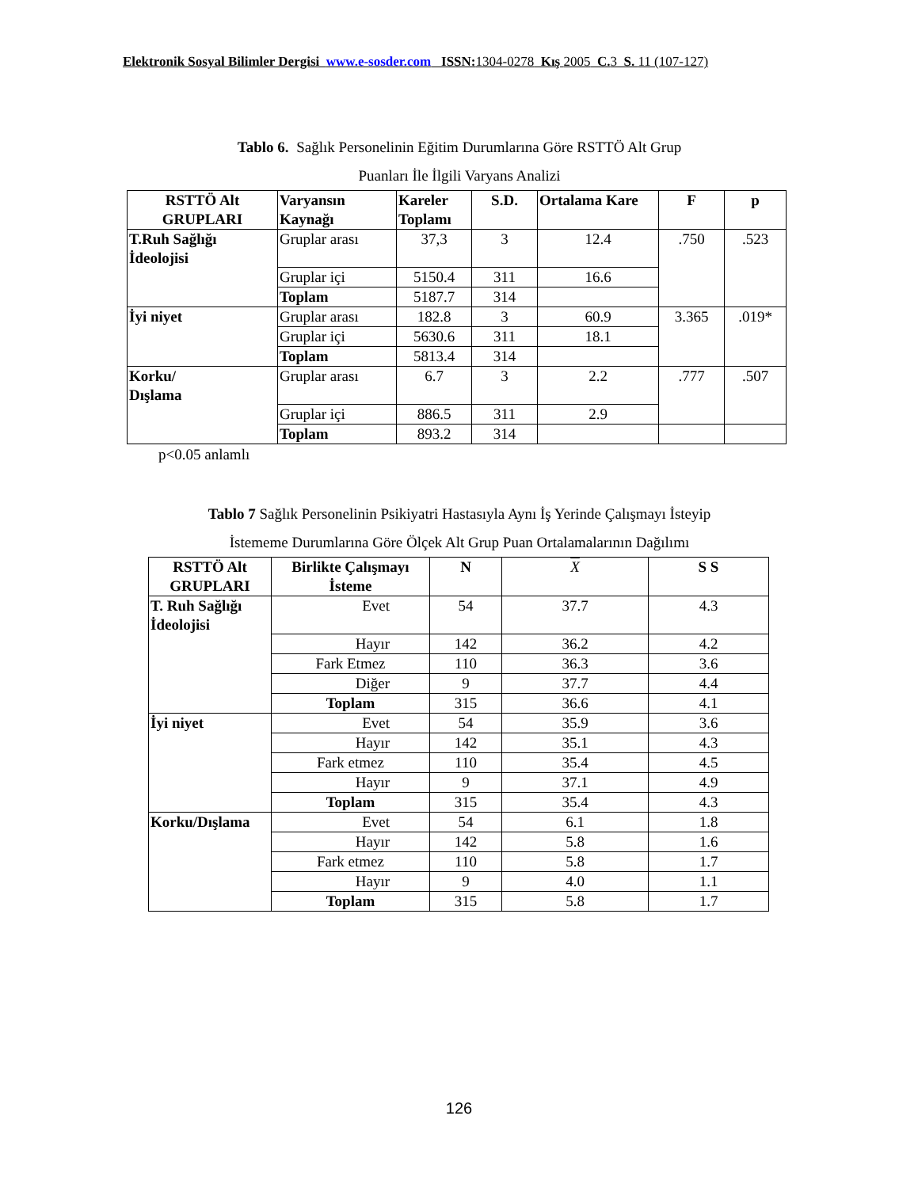Elektronik Sosyal Bilimler Dergisi www.e-sosder.com ISSN:1304-0278 Kış 2005 C.3 S. 11 (107-127)
Tablo 6. Sağlık Personelinin Eğitim Durumlarına Göre RSTTÖ Alt Grup
Puanları İle İlgili Varyans Analizi
| RSTTÖ Alt GRUPLARI | Varyansın Kaynağı | Kareler Toplamı | S.D. | Ortalama Kare | F | p |
| --- | --- | --- | --- | --- | --- | --- |
| T.Ruh Sağlığı İdeolojisi | Gruplar arası | 37,3 | 3 | 12.4 | .750 | .523 |
| | Gruplar içi | 5150.4 | 311 | 16.6 | | |
| | Toplam | 5187.7 | 314 | | | |
| İyi niyet | Gruplar arası | 182.8 | 3 | 60.9 | 3.365 | .019* |
| | Gruplar içi | 5630.6 | 311 | 18.1 | | |
| | Toplam | 5813.4 | 314 | | | |
| Korku/ Dışlama | Gruplar arası | 6.7 | 3 | 2.2 | .777 | .507 |
| | Gruplar içi | 886.5 | 311 | 2.9 | | |
| | Toplam | 893.2 | 314 | | | |
p<0.05 anlamlı
Tablo 7 Sağlık Personelinin Psikiyatri Hastasıyla Aynı İş Yerinde Çalışmayı İsteyip
İstememe Durumlarına Göre Ölçek Alt Grup Puan Ortalamalarının Dağılımı
| RSTTÖ Alt GRUPLARI | Birlikte Çalışmayı İsteme | N | X | S S |
| --- | --- | --- | --- | --- |
| T. Ruh Sağlığı İdeolojisi | Evet | 54 | 37.7 | 4.3 |
| | Hayır | 142 | 36.2 | 4.2 |
| | Fark Etmez | 110 | 36.3 | 3.6 |
| | Diğer | 9 | 37.7 | 4.4 |
| | Toplam | 315 | 36.6 | 4.1 |
| İyi niyet | Evet | 54 | 35.9 | 3.6 |
| | Hayır | 142 | 35.1 | 4.3 |
| | Fark etmez | 110 | 35.4 | 4.5 |
| | Hayır | 9 | 37.1 | 4.9 |
| | Toplam | 315 | 35.4 | 4.3 |
| Korku/Dışlama | Evet | 54 | 6.1 | 1.8 |
| | Hayır | 142 | 5.8 | 1.6 |
| | Fark etmez | 110 | 5.8 | 1.7 |
| | Hayır | 9 | 4.0 | 1.1 |
| | Toplam | 315 | 5.8 | 1.7 |
126